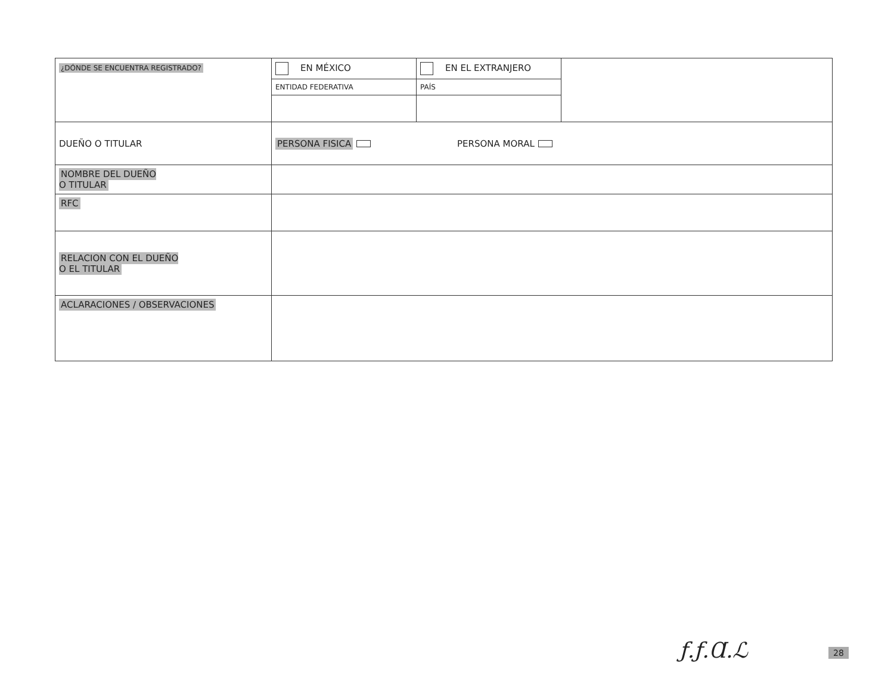| ¿DÓNDE SE ENCUENTRA REGISTRADO? | EN MÉXICO | EN EL EXTRANJERO | |
| | ENTIDAD FEDERATIVA | PAÍS | |
| DUEÑO O TITULAR | PERSONA FISICA PERSONA MORAL | | |
| NOMBRE DEL DUEÑO O TITULAR | | | |
| RFC | | | |
| RELACION CON EL DUEÑO O EL TITULAR | | | |
| ACLARACIONES / OBSERVACIONES | | | |
ƒ.ƒ.Ɑ.ℒ 28